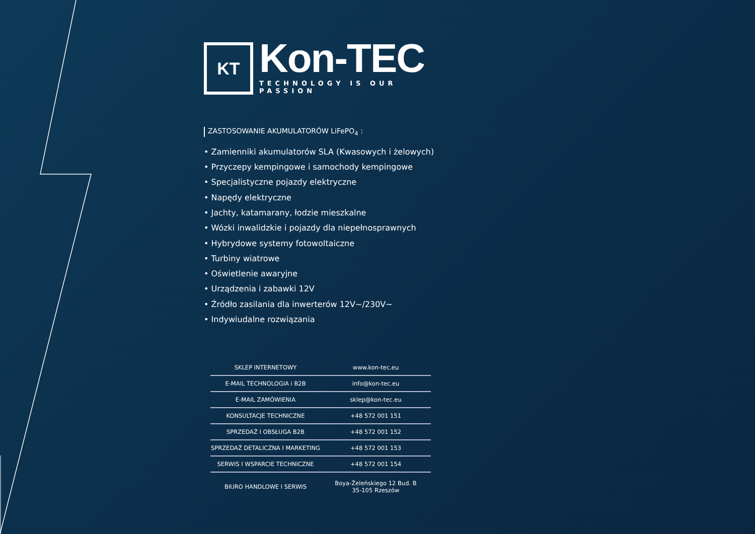KT
Kon-TEC
TECHNOLOGY IS OUR PASSION
ZASTOSOWANIE AKUMULATORÓW LiFePO<sub>4</sub> :
• Zamienniki akumulatorów SLA (Kwasowych i żelowych)
• Przyczepy kempingowe i samochody kempingowe
• Specjalistyczne pojazdy elektryczne
• Napędy elektryczne
• Jachty, katamarany, łodzie mieszkalne
• Wózki inwalidzkie i pojazdy dla niepełnosprawnych
• Hybrydowe systemy fotowoltaiczne
• Turbiny wiatrowe
• Oświetlenie awaryjne
• Urządzenia i zabawki 12V
• Źródło zasilania dla inwerterów 12V~/230V~
• Indywiudalne rozwiązania
| SKLEP INTERNETOWY | www.kon-tec.eu |
| E-MAIL TECHNOLOGIA i B2B | info@kon-tec.eu |
| E-MAIL ZAMÓWIENIA | sklep@kon-tec.eu |
| KONSULTACJE TECHNICZNE | +48 572 001 151 |
| SPRZEDAŻ I OBSŁUGA B2B | +48 572 001 152 |
| SPRZEDAŻ DETALICZNA I MARKETING | +48 572 001 153 |
| SERWIS I WSPARCIE TECHNICZNE | +48 572 001 154 |
| BIURO HANDLOWE I SERWIS | Boya-Żeleńskiego 12 Bud. B 35-105 Rzeszów |